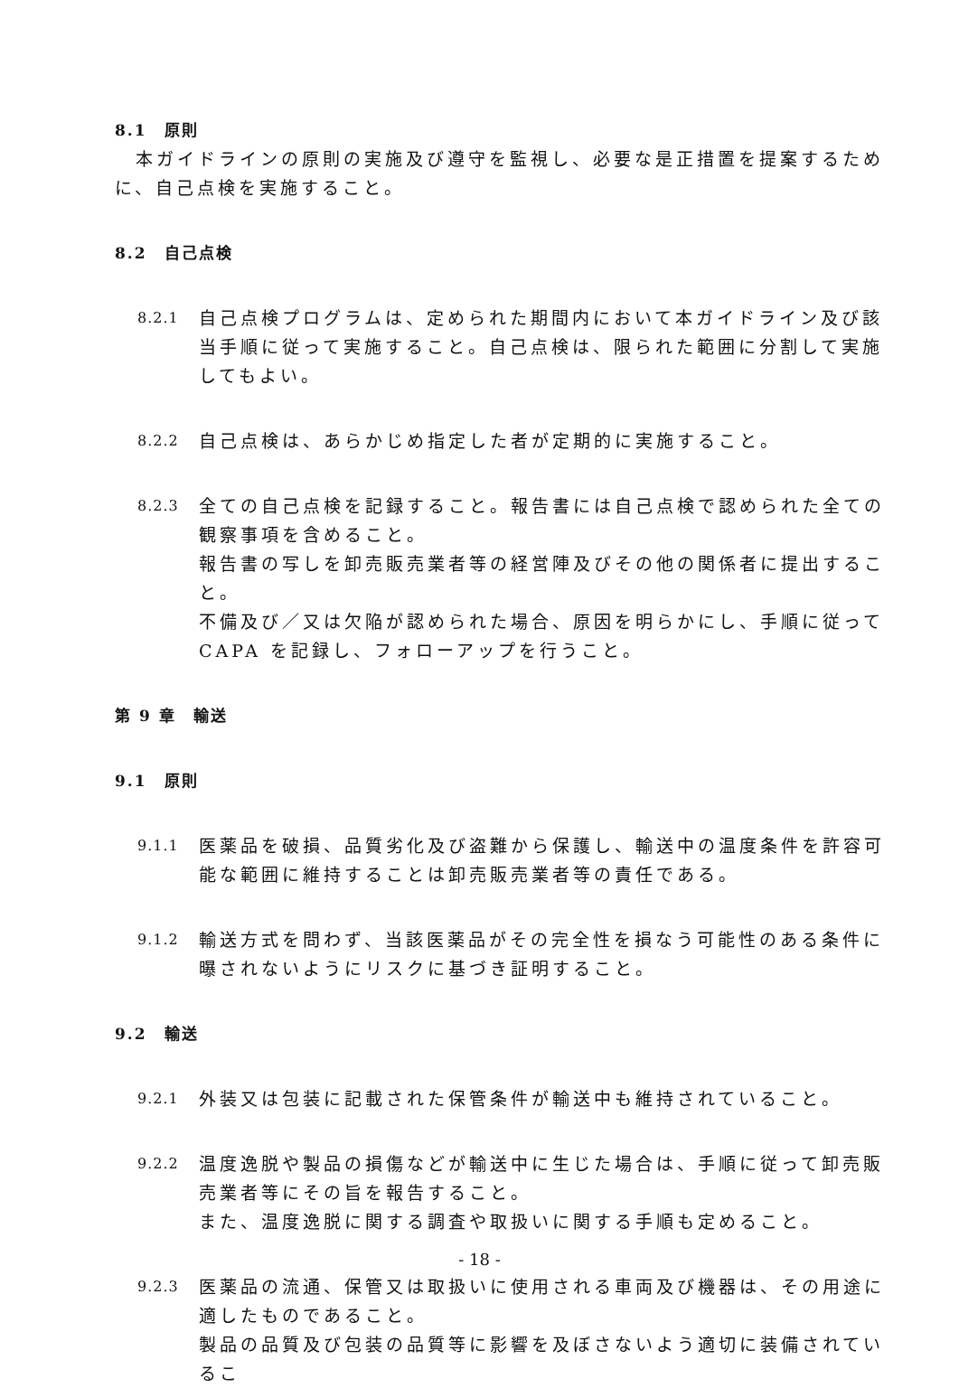8.1　原則
　本ガイドラインの原則の実施及び遵守を監視し、必要な是正措置を提案するために、自己点検を実施すること。
8.2　自己点検
8.2.1
自己点検プログラムは、定められた期間内において本ガイドライン及び該当手順に従って実施すること。自己点検は、限られた範囲に分割して実施してもよい。
8.2.2
自己点検は、あらかじめ指定した者が定期的に実施すること。
8.2.3
全ての自己点検を記録すること。報告書には自己点検で認められた全ての観察事項を含めること。
報告書の写しを卸売販売業者等の経営陣及びその他の関係者に提出すること。
不備及び／又は欠陥が認められた場合、原因を明らかにし、手順に従って CAPA を記録し、フォローアップを行うこと。
第 9 章　輸送
9.1　原則
9.1.1
医薬品を破損、品質劣化及び盗難から保護し、輸送中の温度条件を許容可能な範囲に維持することは卸売販売業者等の責任である。
9.1.2
輸送方式を問わず、当該医薬品がその完全性を損なう可能性のある条件に曝されないようにリスクに基づき証明すること。
9.2　輸送
9.2.1
外装又は包装に記載された保管条件が輸送中も維持されていること。
9.2.2
温度逸脱や製品の損傷などが輸送中に生じた場合は、手順に従って卸売販売業者等にその旨を報告すること。
また、温度逸脱に関する調査や取扱いに関する手順も定めること。
9.2.3
医薬品の流通、保管又は取扱いに使用される車両及び機器は、その用途に適したものであること。
製品の品質及び包装の品質等に影響を及ぼさないよう適切に装備されているこ
- 18 -